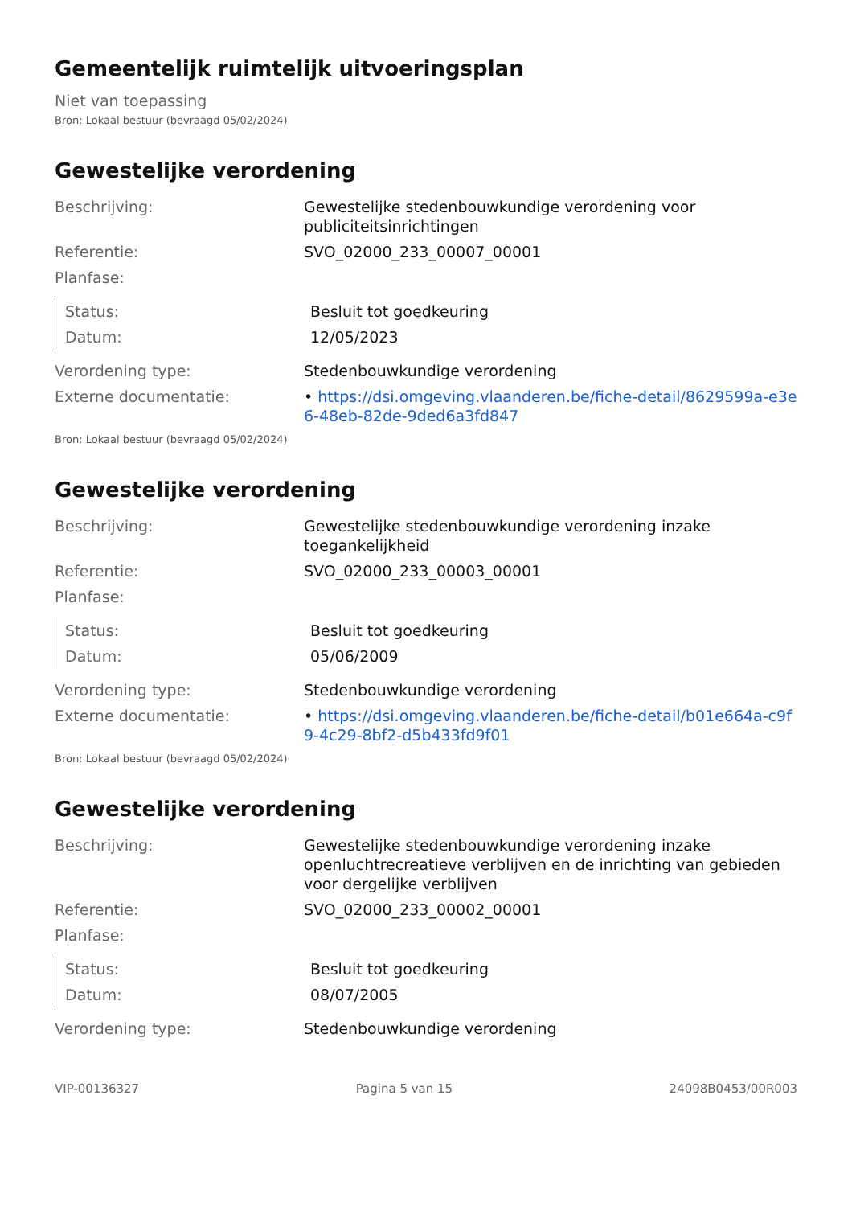Gemeentelijk ruimtelijk uitvoeringsplan
Niet van toepassing
Bron: Lokaal bestuur (bevraagd 05/02/2024)
Gewestelijke verordening
| Beschrijving: | Gewestelijke stedenbouwkundige verordening voor publiciteitsinrichtingen |
| Referentie: | SVO_02000_233_00007_00001 |
| Planfase: | |
| Status: | Besluit tot goedkeuring |
| Datum: | 12/05/2023 |
| Verordening type: | Stedenbouwkundige verordening |
| Externe documentatie: | • https://dsi.omgeving.vlaanderen.be/fiche-detail/8629599a-e3e6-48eb-82de-9ded6a3fd847 |
Bron: Lokaal bestuur (bevraagd 05/02/2024)
Gewestelijke verordening
| Beschrijving: | Gewestelijke stedenbouwkundige verordening inzake toegankelijkheid |
| Referentie: | SVO_02000_233_00003_00001 |
| Planfase: | |
| Status: | Besluit tot goedkeuring |
| Datum: | 05/06/2009 |
| Verordening type: | Stedenbouwkundige verordening |
| Externe documentatie: | • https://dsi.omgeving.vlaanderen.be/fiche-detail/b01e664a-c9f9-4c29-8bf2-d5b433fd9f01 |
Bron: Lokaal bestuur (bevraagd 05/02/2024)
Gewestelijke verordening
| Beschrijving: | Gewestelijke stedenbouwkundige verordening inzake openluchtrecreatieve verblijven en de inrichting van gebieden voor dergelijke verblijven |
| Referentie: | SVO_02000_233_00002_00001 |
| Planfase: | |
| Status: | Besluit tot goedkeuring |
| Datum: | 08/07/2005 |
| Verordening type: | Stedenbouwkundige verordening |
VIP-00136327 Pagina 5 van 15 24098B0453/00R003